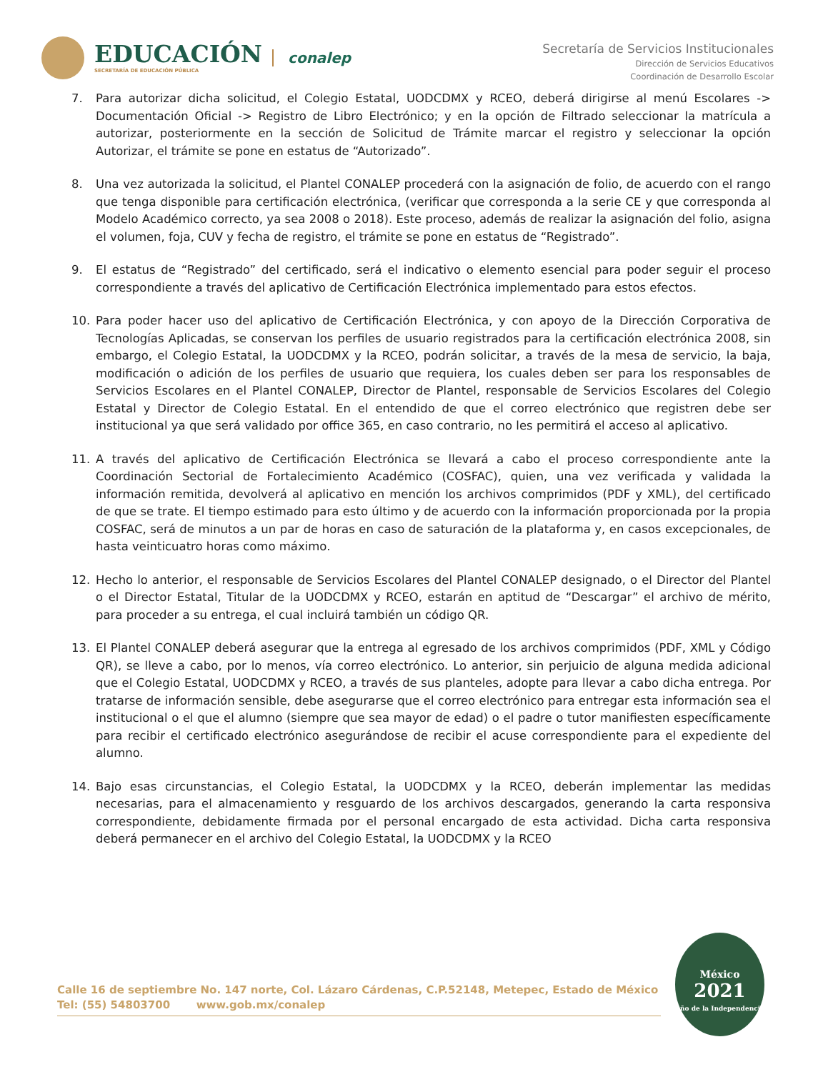EDUCACIÓN
SECRETARÍA DE EDUCACIÓN PÚBLICA
conalep
Secretaría de Servicios Institucionales
Dirección de Servicios Educativos
Coordinación de Desarrollo Escolar
7. Para autorizar dicha solicitud, el Colegio Estatal, UODCDMX y RCEO, deberá dirigirse al menú Escolares -> Documentación Oficial -> Registro de Libro Electrónico; y en la opción de Filtrado seleccionar la matrícula a autorizar, posteriormente en la sección de Solicitud de Trámite marcar el registro y seleccionar la opción Autorizar, el trámite se pone en estatus de “Autorizado”.
8. Una vez autorizada la solicitud, el Plantel CONALEP procederá con la asignación de folio, de acuerdo con el rango que tenga disponible para certificación electrónica, (verificar que corresponda a la serie CE y que corresponda al Modelo Académico correcto, ya sea 2008 o 2018). Este proceso, además de realizar la asignación del folio, asigna el volumen, foja, CUV y fecha de registro, el trámite se pone en estatus de “Registrado”.
9. El estatus de “Registrado” del certificado, será el indicativo o elemento esencial para poder seguir el proceso correspondiente a través del aplicativo de Certificación Electrónica implementado para estos efectos.
10. Para poder hacer uso del aplicativo de Certificación Electrónica, y con apoyo de la Dirección Corporativa de Tecnologías Aplicadas, se conservan los perfiles de usuario registrados para la certificación electrónica 2008, sin embargo, el Colegio Estatal, la UODCDMX y la RCEO, podrán solicitar, a través de la mesa de servicio, la baja, modificación o adición de los perfiles de usuario que requiera, los cuales deben ser para los responsables de Servicios Escolares en el Plantel CONALEP, Director de Plantel, responsable de Servicios Escolares del Colegio Estatal y Director de Colegio Estatal. En el entendido de que el correo electrónico que registren debe ser institucional ya que será validado por office 365, en caso contrario, no les permitirá el acceso al aplicativo.
11. A través del aplicativo de Certificación Electrónica se llevará a cabo el proceso correspondiente ante la Coordinación Sectorial de Fortalecimiento Académico (COSFAC), quien, una vez verificada y validada la información remitida, devolverá al aplicativo en mención los archivos comprimidos (PDF y XML), del certificado de que se trate. El tiempo estimado para esto último y de acuerdo con la información proporcionada por la propia COSFAC, será de minutos a un par de horas en caso de saturación de la plataforma y, en casos excepcionales, de hasta veinticuatro horas como máximo.
12. Hecho lo anterior, el responsable de Servicios Escolares del Plantel CONALEP designado, o el Director del Plantel o el Director Estatal, Titular de la UODCDMX y RCEO, estarán en aptitud de “Descargar” el archivo de mérito, para proceder a su entrega, el cual incluirá también un código QR.
13. El Plantel CONALEP deberá asegurar que la entrega al egresado de los archivos comprimidos (PDF, XML y Código QR), se lleve a cabo, por lo menos, vía correo electrónico. Lo anterior, sin perjuicio de alguna medida adicional que el Colegio Estatal, UODCDMX y RCEO, a través de sus planteles, adopte para llevar a cabo dicha entrega. Por tratarse de información sensible, debe asegurarse que el correo electrónico para entregar esta información sea el institucional o el que el alumno (siempre que sea mayor de edad) o el padre o tutor manifiesten específicamente para recibir el certificado electrónico asegurándose de recibir el acuse correspondiente para el expediente del alumno.
14. Bajo esas circunstancias, el Colegio Estatal, la UODCDMX y la RCEO, deberán implementar las medidas necesarias, para el almacenamiento y resguardo de los archivos descargados, generando la carta responsiva correspondiente, debidamente firmada por el personal encargado de esta actividad. Dicha carta responsiva deberá permanecer en el archivo del Colegio Estatal, la UODCDMX y la RCEO
Calle 16 de septiembre No. 147 norte, Col. Lázaro Cárdenas, C.P.52148, Metepec, Estado de México
Tel: (55) 54803700 www.gob.mx/conalep
México
2021
Año de la Independencia